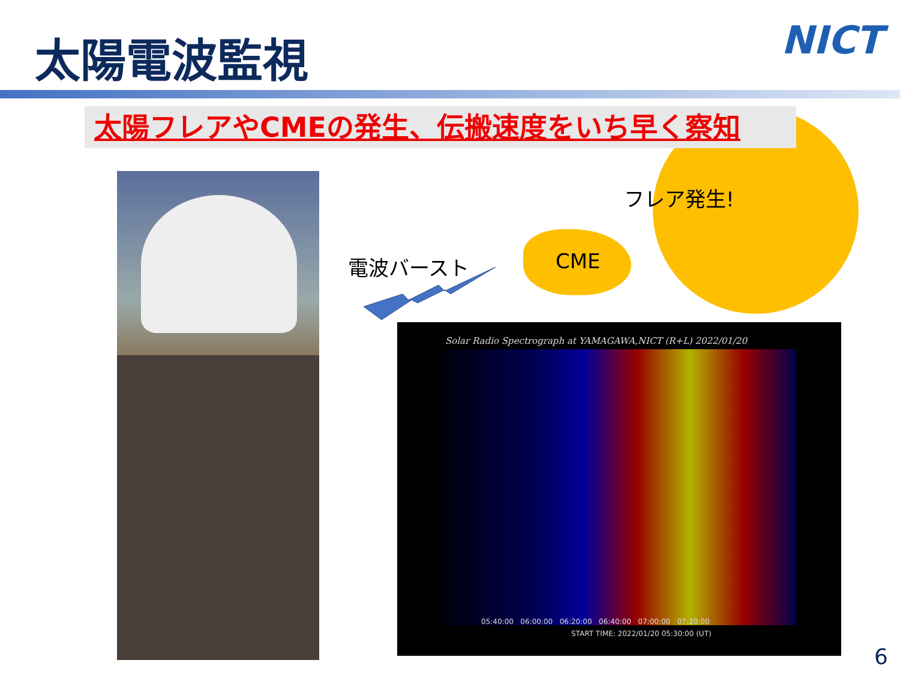太陽電波監視 NICT
太陽フレアやCMEの発生、伝搬速度をいち早く察知
フレア発生!
CME
電波バースト
Solar Radio Spectrograph at YAMAGAWA,NICT (R+L) 2022/01/20
05:40:00 06:00:00 06:20:00 06:40:00 07:00:00 07:20:00
START TIME: 2022/01/20 05:30:00 (UT)
6